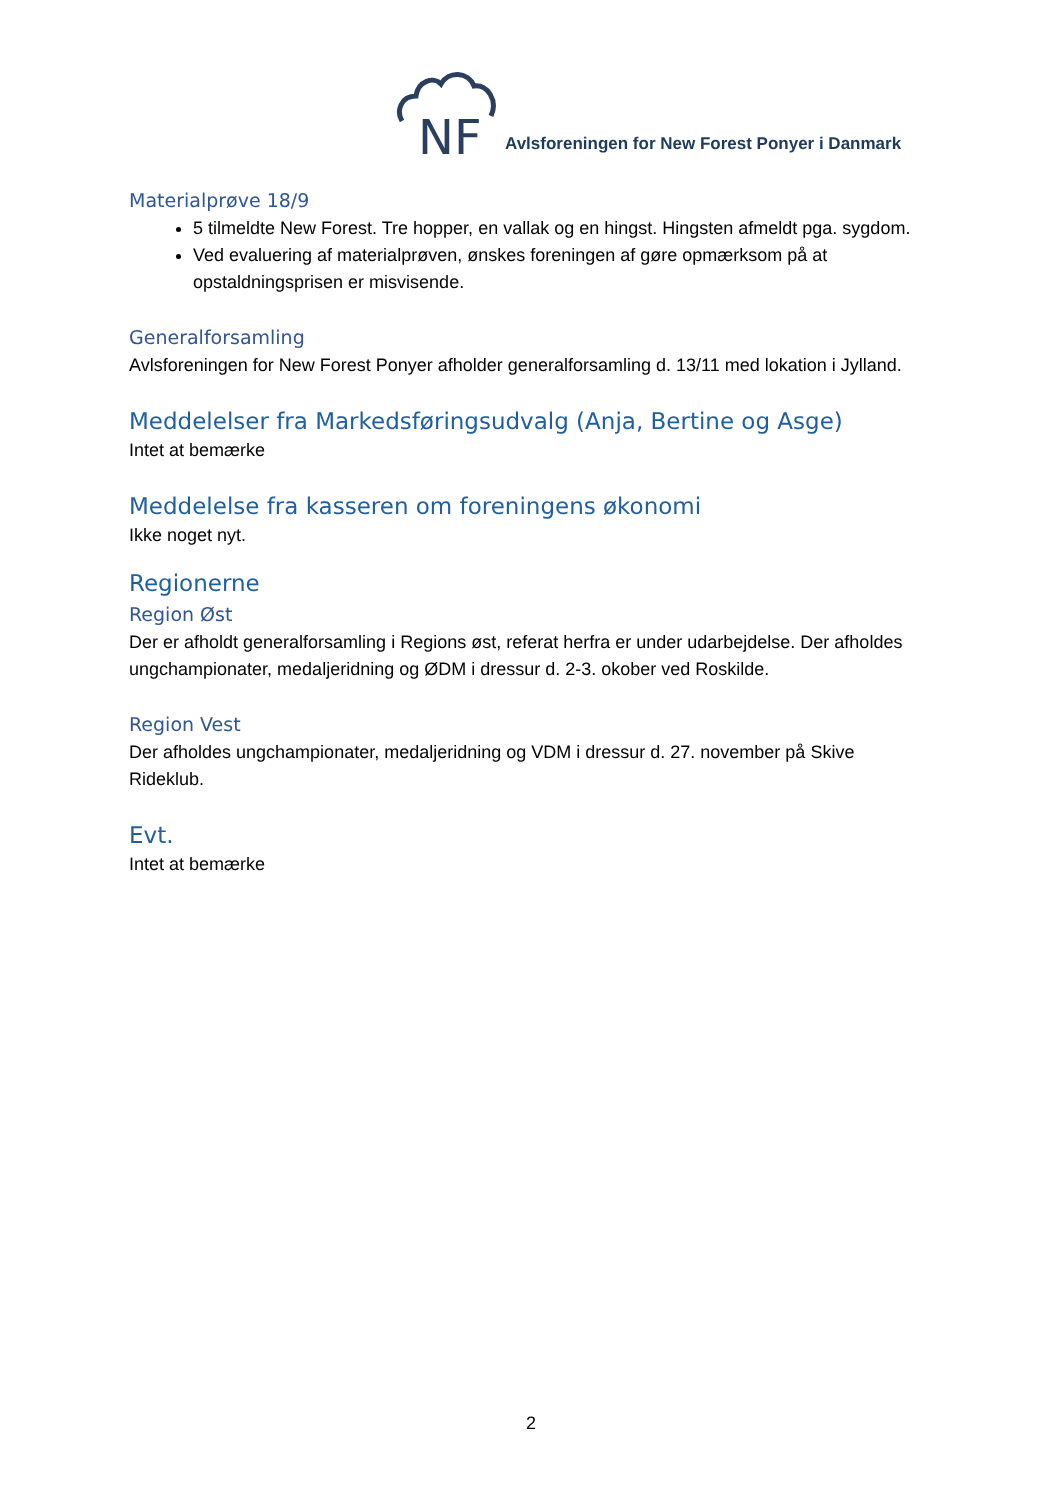NF
Avlsforeningen for New Forest Ponyer i Danmark
Materialprøve 18/9
5 tilmeldte New Forest. Tre hopper, en vallak og en hingst. Hingsten afmeldt pga. sygdom.
Ved evaluering af materialprøven, ønskes foreningen af gøre opmærksom på at opstaldningsprisen er misvisende.
Generalforsamling
Avlsforeningen for New Forest Ponyer afholder generalforsamling d. 13/11 med lokation i Jylland.
Meddelelser fra Markedsføringsudvalg (Anja, Bertine og Asge)
Intet at bemærke
Meddelelse fra kasseren om foreningens økonomi
Ikke noget nyt.
Regionerne
Region Øst
Der er afholdt generalforsamling i Regions øst, referat herfra er under udarbejdelse. Der afholdes ungchampionater, medaljeridning og ØDM i dressur d. 2-3. okober ved Roskilde.
Region Vest
Der afholdes ungchampionater, medaljeridning og VDM i dressur d. 27. november på Skive Rideklub.
Evt.
Intet at bemærke
2